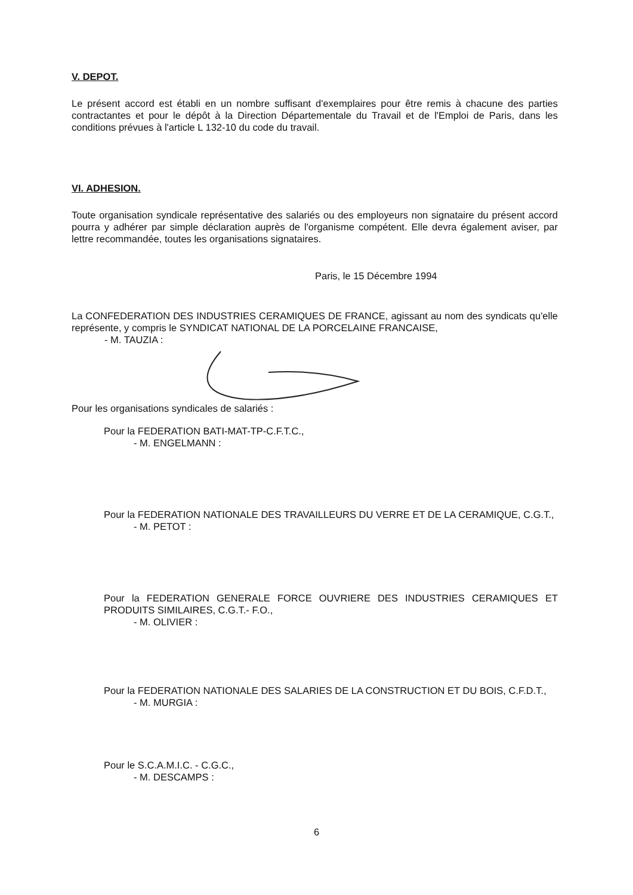V. DEPOT.
Le présent accord est établi en un nombre suffisant d'exemplaires pour être remis à chacune des parties contractantes et pour le dépôt à la Direction Départementale du Travail et de l'Emploi de Paris, dans les conditions prévues à l'article L 132-10 du code du travail.
VI. ADHESION.
Toute organisation syndicale représentative des salariés ou des employeurs non signataire du présent accord pourra y adhérer par simple déclaration auprès de l'organisme compétent. Elle devra également aviser, par lettre recommandée, toutes les organisations signataires.
Paris, le 15 Décembre 1994
La CONFEDERATION DES INDUSTRIES CERAMIQUES DE FRANCE, agissant au nom des syndicats qu'elle représente, y compris le SYNDICAT NATIONAL DE LA PORCELAINE FRANCAISE,
- M. TAUZIA :
Pour les organisations syndicales de salariés :
Pour la FEDERATION BATI-MAT-TP-C.F.T.C.,
- M. ENGELMANN :
Pour la FEDERATION NATIONALE DES TRAVAILLEURS DU VERRE ET DE LA CERAMIQUE, C.G.T.,
- M. PETOT :
Pour la FEDERATION GENERALE FORCE OUVRIERE DES INDUSTRIES CERAMIQUES ET PRODUITS SIMILAIRES, C.G.T.- F.O.,
- M. OLIVIER :
Pour la FEDERATION NATIONALE DES SALARIES DE LA CONSTRUCTION ET DU BOIS, C.F.D.T.,
- M. MURGIA :
Pour le S.C.A.M.I.C. - C.G.C.,
- M. DESCAMPS :
6